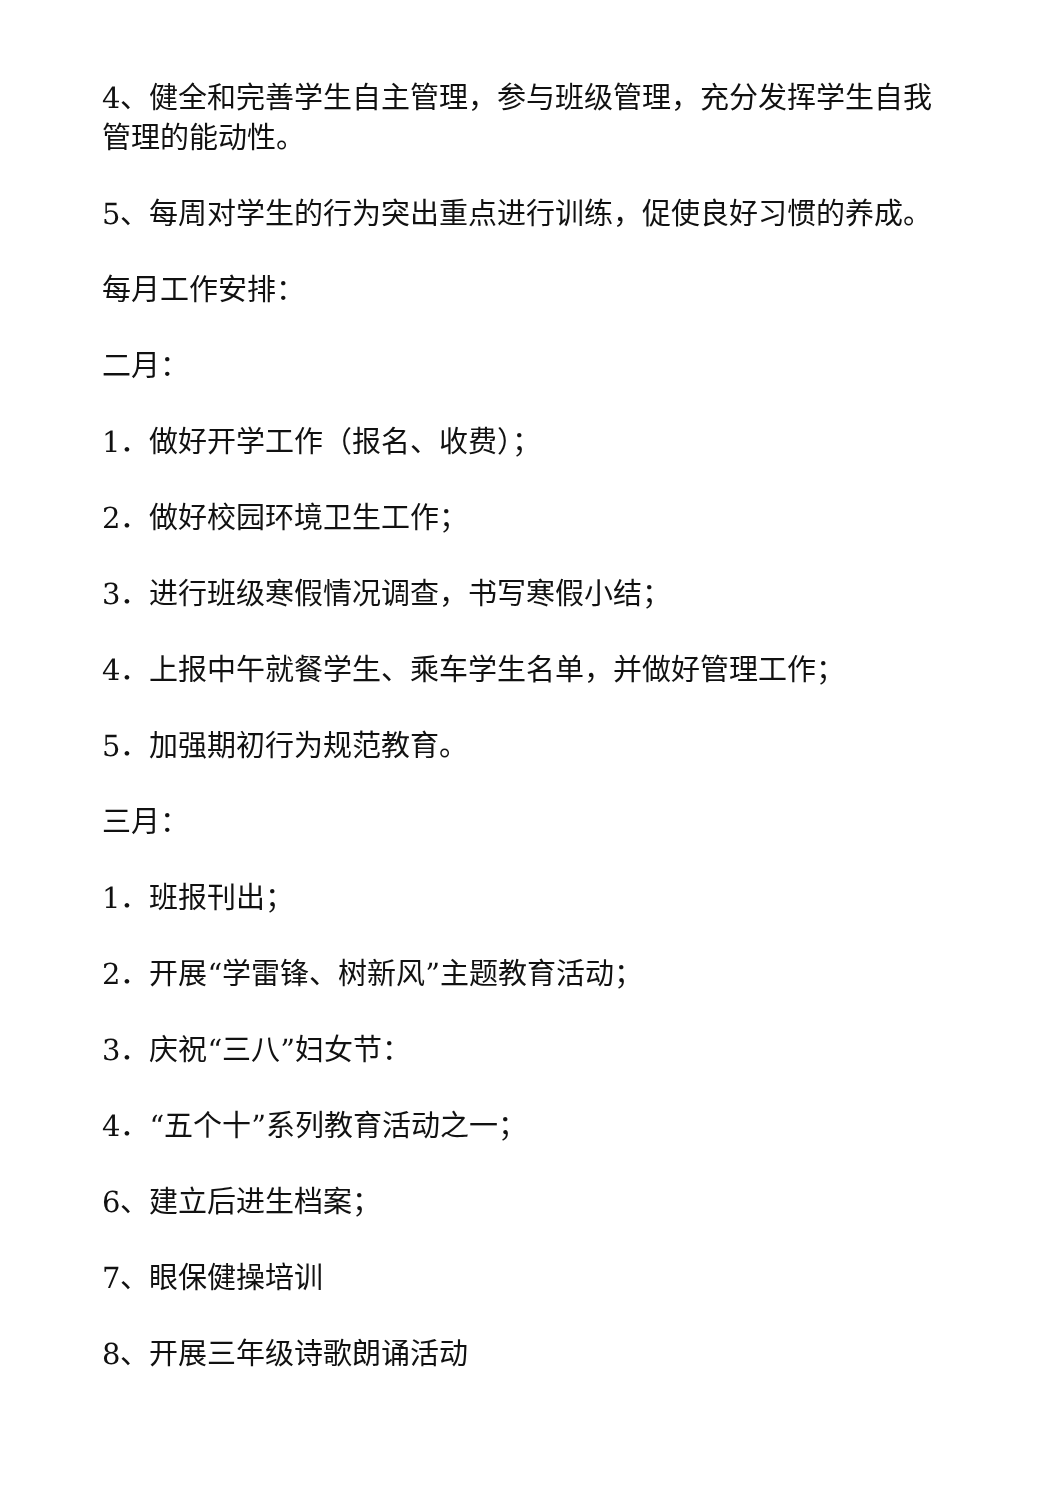4、健全和完善学生自主管理，参与班级管理，充分发挥学生自我管理的能动性。
5、每周对学生的行为突出重点进行训练，促使良好习惯的养成。
每月工作安排：
二月：
1．做好开学工作（报名、收费）；
2．做好校园环境卫生工作；
3．进行班级寒假情况调查，书写寒假小结；
4．上报中午就餐学生、乘车学生名单，并做好管理工作；
5．加强期初行为规范教育。
三月：
1．班报刊出；
2．开展“学雷锋、树新风”主题教育活动；
3．庆祝“三八”妇女节：
4．“五个十”系列教育活动之一；
6、建立后进生档案；
7、眼保健操培训
8、开展三年级诗歌朗诵活动